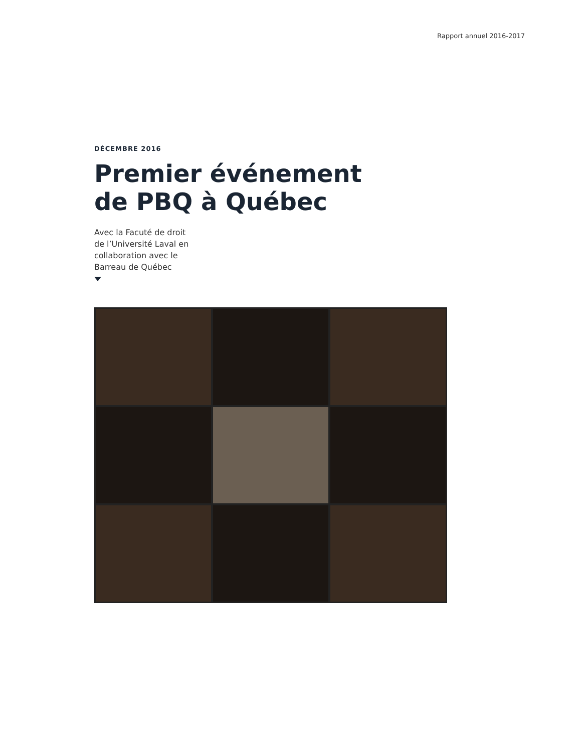Rapport annuel 2016-2017
DÉCEMBRE 2016
Premier événement
de PBQ à Québec
Avec la Facuté de droit
de l’Université Laval en
collaboration avec le
Barreau de Québec